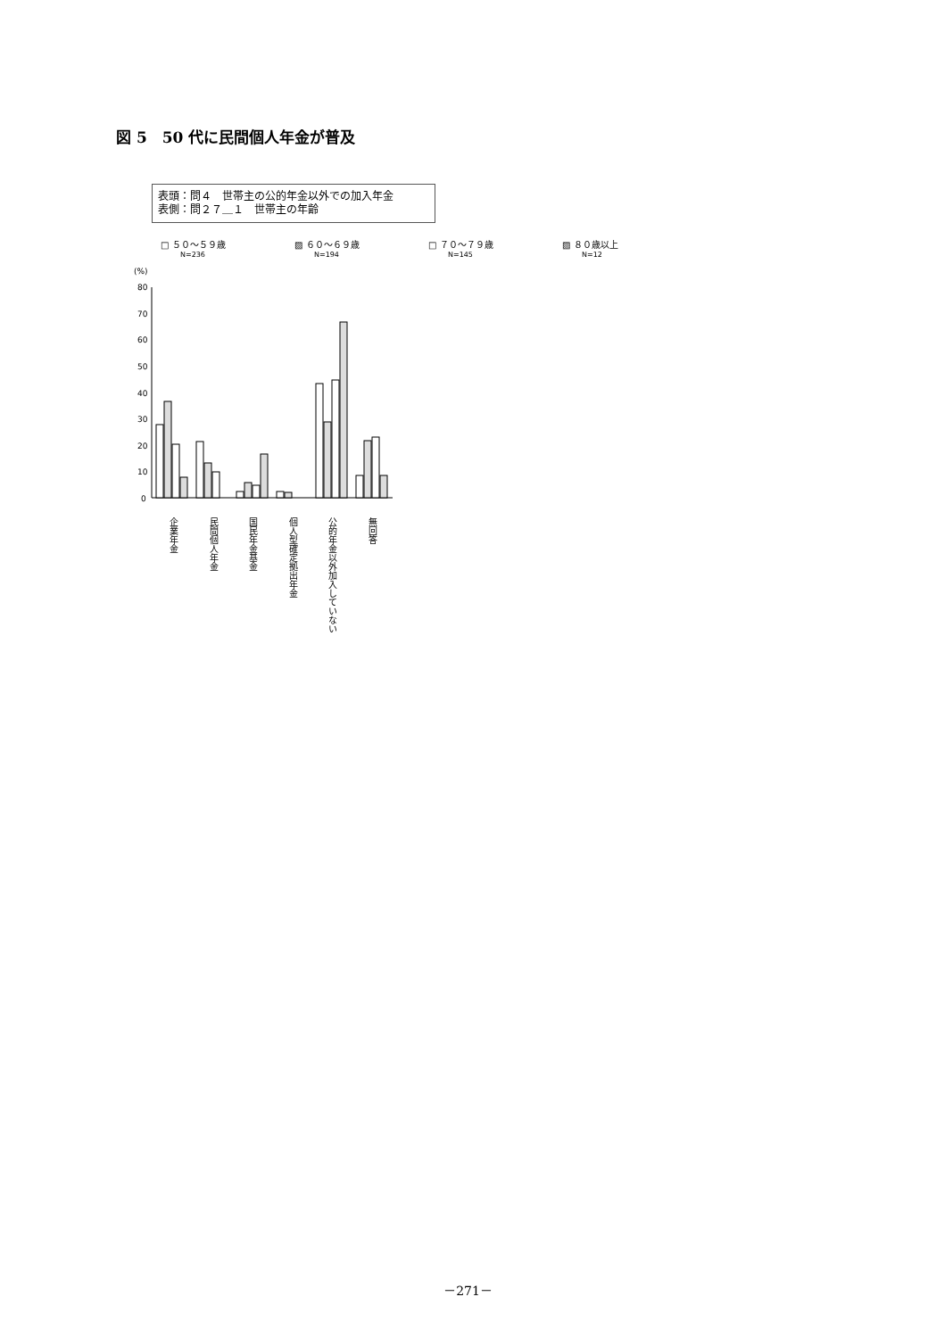図 5　50 代に民間個人年金が普及
表頭：問４　世帯主の公的年金以外での加入年金
表側：問２７＿１　世帯主の年齢
□ ５０～５９歳
N=236
▨ ６０～６９歳
N=194
□ ７０～７９歳
N=145
▨ ８０歳以上
N=12
(%)
80
70
60
50
40
30
20
10
0
企業年金
民間個人年金
国民年金基金
個人型確定拠出年金
公的年金以外加入していない
無回答
－271－